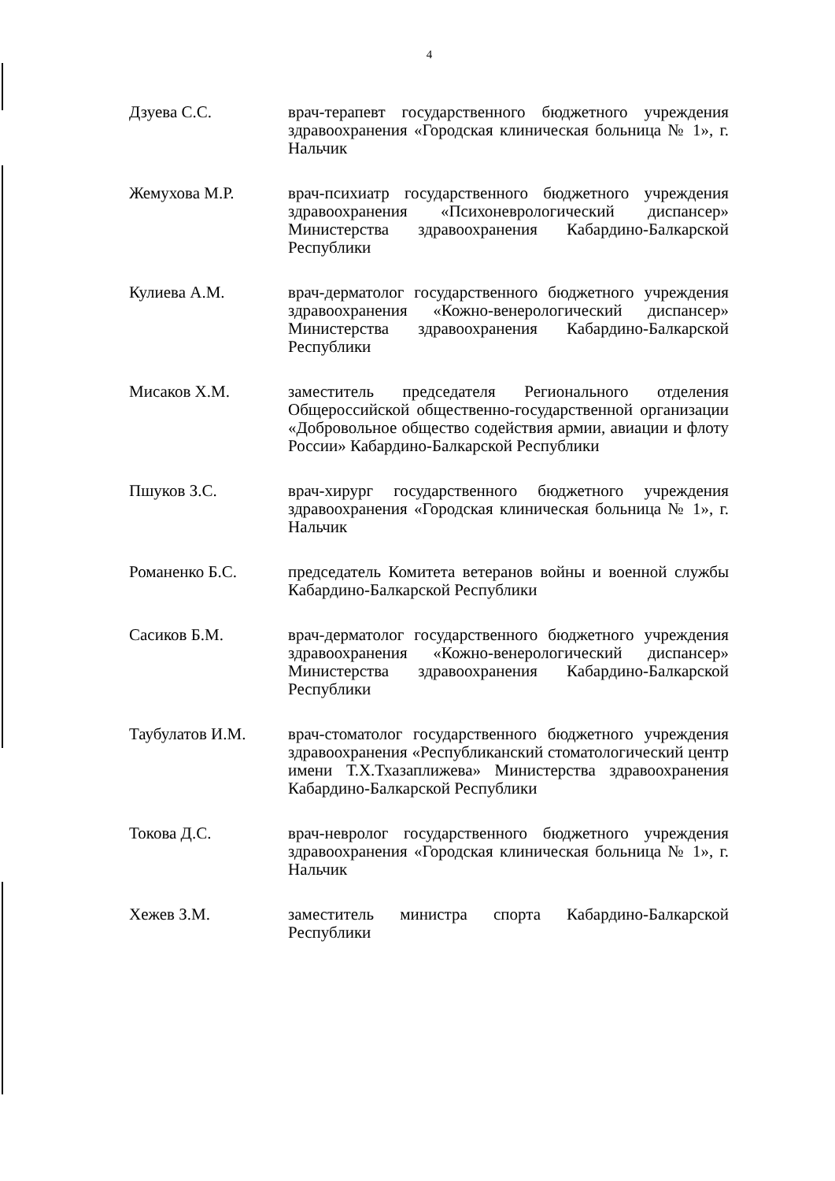4
Дзуева С.С. врач-терапевт государственного бюджетного учреждения здравоохранения «Городская клиническая больница № 1», г. Нальчик
Жемухова М.Р. врач-психиатр государственного бюджетного учреждения здравоохранения «Психоневрологический диспансер» Министерства здравоохранения Кабардино-Балкарской Республики
Кулиева А.М. врач-дерматолог государственного бюджетного учреждения здравоохранения «Кожно-венерологический диспансер» Министерства здравоохранения Кабардино-Балкарской Республики
Мисаков Х.М. заместитель председателя Регионального отделения Общероссийской общественно-государственной организации «Добровольное общество содействия армии, авиации и флоту России» Кабардино-Балкарской Республики
Пшуков З.С. врач-хирург государственного бюджетного учреждения здравоохранения «Городская клиническая больница № 1», г. Нальчик
Романенко Б.С. председатель Комитета ветеранов войны и военной службы Кабардино-Балкарской Республики
Сасиков Б.М. врач-дерматолог государственного бюджетного учреждения здравоохранения «Кожно-венерологический диспансер» Министерства здравоохранения Кабардино-Балкарской Республики
Таубулатов И.М. врач-стоматолог государственного бюджетного учреждения здравоохранения «Республиканский стоматологический центр имени Т.Х.Тхазаплижева» Министерства здравоохранения Кабардино-Балкарской Республики
Токова Д.С. врач-невролог государственного бюджетного учреждения здравоохранения «Городская клиническая больница № 1», г. Нальчик
Хежев З.М. заместитель министра спорта Кабардино-Балкарской Республики